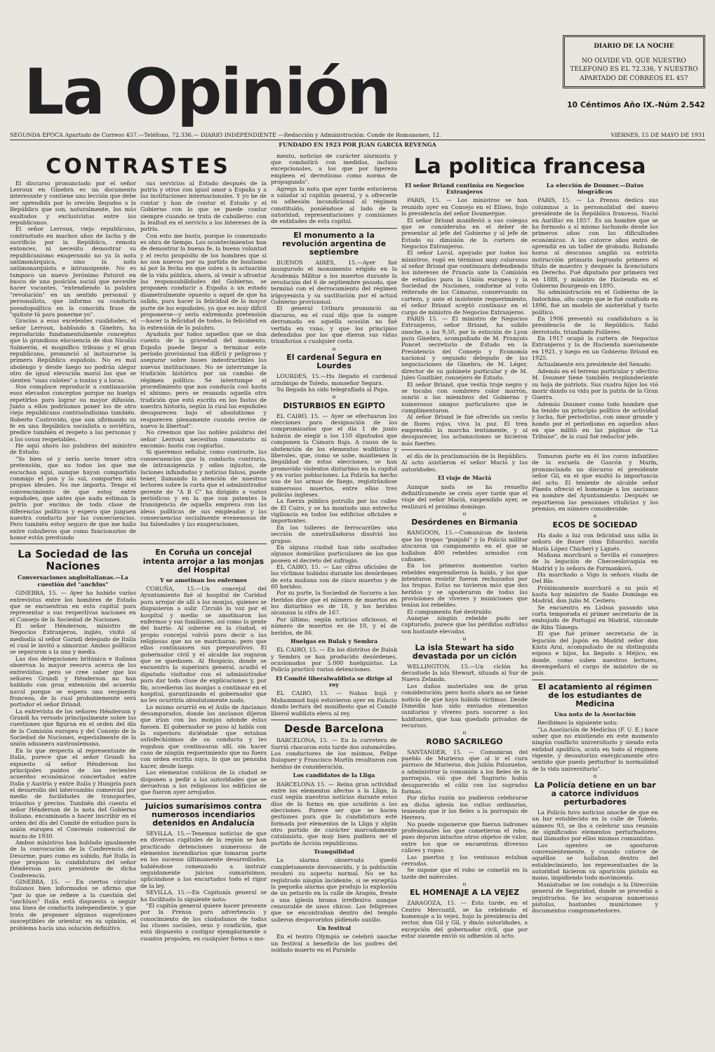La Opinión
DIARIO DE LA NOCHE
NO OLVIDE VD. QUE NUESTRO TELEFONO ES EL 72.336, Y NUESTRO APARTADO DE CORREOS EL 457
10 Céntimos Año IX.-Núm 2.542
SEGUNDA EPOCA Apartado de Correos 457.—Teléfono, 72.336.— DIARIO INDEPENDIENTE —Redacción y Administración: Conde de Romanones, 12. VIERNES, 15 DE MAYO DE 1931
FUNDADO EN 1923 POR JUAN GARCIA REVENGA
CONTRASTES
El discurso pronunciado por el señor Lerroux en Ginebra es un documento interesante y contiene una lección que debe ser aprendida por lo srecién llegados a la República que son, naturalmente, los más exaltados y exclusivistas entre los republicanos.
El señor Lerroux, viejo republicano, contrastado en muchos años de lucha y de sacrificio por la República, remota entonces, ni necesita demostrar su republicanismo exagerando no ya la nota antimonárquica, sino la nota antimonarquista e intransigente. No es tampoco un nuevo Jerónimo Paturot en busca de una posición social que necesite hacer vacantes, "entendiendo la palabra "revolución" en un sentido personal y personalista, que informa su conducta pseudopolítica en la conocida frase de "quitate tú para ponerme yo".
Gracias a esas excelentes cualidades, el señor Lerroux, hablando n Ginebra, ha reproducido fundamentalmente conceptos que la grandiosa elocuencia de don Nicolás Salmerón, el magnífico tribuno y el gran republicano, pronunció al instaurarse la primera República española. No es mal abolengo y desde luego no podrán alegar otro de igual elevación moral los que se sienten "sans culotes" a tontas y a locas.
Nos complace reproducir a continuación esos elevados conceptos porque no huelga repetirlos para lograr su mayor difusión. Junto a ellos podríamos poner los de otro viejo republicano contrastadísimo también. Roberto Castrovido, que aun afirmando su fe en una República socialista o soviética, predice también el respeto a las personas y a las cosas respetables.
He aquí ahora las palabras del ministro de Estado:
"Yo bien sé y sería necio tener otra pretensión, que no todos los que me escuchan aquí, aunque hayan compartido conmigo el pan y la sal, comparten mis propios ideales. No me importa. Tengo el convencimiento de que estoy entre españoles, que antes que nada estiman la patria por encima de toda clase de diferencias políticas y espero que juzguen nuestra conducta por las consecuencias. Pero también estoy seguro de que me hallo entre caballeros que como funcionarios de honor están prestando
sus servicios al Estado después de la patria y otros con igual amor a España y a las instituciones internacionales. Y yo he de contar y han de contar el Estado y el Gobierno con lo que se puede contar siempre cuando se trata de caballeros: con la lealtad en el servicio a los intereses de la patria.
Con esto me basta, porque lo comenzado es obra de tiempo. Los acontecimientos han de demostrar la buena fe, la buena voluntad y el recto propósito de los hombres que si no son nuevos por su partida de bautismo ni por la fecha en que salen a la actuación de la vida pública, ahora, al venir a afrontar las responsabilidades del Gobierno, se proponen conducir a España a un estado diametralmente opuesto a aquel de que ha salido, para hacer la felicidad de la mayor parte de los españoles, ya que es muy difícil proponerse—y sería extremada pretensión—hacer la felicidad de todos, la felicidad en la extensión de la palabra.
Ayudada por todos aquellos que se dan cuenta de la gravedad del momento, España puede llegar a terminar este período provisional tan difícil y peligroso y asegurar sobre bases indestructibles las nuevas instituciones. No se interrumpe la tradición histórica por un cambio de régimen político. Se interrumpe el procedimiento que nos conducía casi hasta el abismo; pero se reanuda aquella otra tradición que está escrita en los fastos de nuestra historia, según la cual los españoles desaparecen bajo el absolutismo y reaparecen plenamente cuando revive de nuevo la libertad".
No creemos que las nobles palabras del señor Lerroux necesitan comentario ni encomio: basta con copiarlas.
Si queremos señalar, como contraste, las consecuencias que la conducta contraria, de intransigencia y odios injustos, de laciones infundadas y noticias falsas, puede tener, llamando la atención de nuestros lectores sobre la carta que el administrador gerente de "A B C" ha dirigido a varios periódicos y en la que son patentes la transigencia de aquella empresa con las ideas políticas de sus empleados y las consecuencias socialmente evenenosas de las falsedades y las exageraciones.
La Sociedad de las Naciones
Conversaciones angloitalianas.—La cuestión del "anchlus"
GINEBRA, 15. — Ayer ha habido varias entrevistas entre los hombres de Estado que se encuentran en esta capital para representar a sus respectivas naciones en el Consejo de la Sociedad de Naciones.
El señor Hénderson, ministro de Negocios Extranjeros, inglés, visitó al mediodía al señor Garndi delegado de Italia el cual le invitó a almorzar. Ambos políticos se separaron a la una y media.
Las dos delegaciones británica e italiana observan la mayor reesrva acerca de las entrevistas; pero se cree saber que los señores Grandi y Hénderson no han hablado con gran extensión del acuerdo naval porque se espera una respuesta francesa, de la cual probablemente será portador el señor Briand.
La entrevista de los señores Hénderson y Grandi ha versado principalmente sobre las cuestiones que figuran en el orden del día de la Comisión europea y del Consejo de la Sociedad de Naciones, especialmente de la unión aduanera austroalemana.
En lo que respecta al representante de Italia, parece que el señor Grandi ha expuesto al señor Hénderson los principales puntos de los recientes acuerdos económicos concertados entre Italia y Austria y entre Italia y Hungría para el desarrollo del intercambio comercial por medio de facilidades de transportes, tránsitos y precios. También dió cuenta el señor Hénderson de la nota del Gobierno italiano, encaminada a hacer inscribir en el orden del día del Comité de estudios para la unión europea el Convenio comercial de marzo de 1930.
Ambos ministros han hablado igualmente de la convocación de la Conferencia del Desarme, pues como es sabido, fué Italia la que propuso la candidatura del señor Hénderson para presidente de dicha Conferencia.
GINEBRA, 15. — En ciertos círculos italianos bien informados se afirma que "por lo que se refiere a la cuestión del "anchluss" Italia está dispuesta a seguir una línea de conducta independiente, y que trata de proponer algunas sugestiones susceptibles de orientar, en su opinión, el problema hacia una solución definitiva.
En Coruña un concejal intenta arrojar a las monjas del Hospital
Y se amotinan los enfermos
CORUÑA, 15.—Un concejal del Ayuntamiento fué al hospital de Caridad para arrojar de allí a las monjas, quienes se dispusieron a salir. Circuló la voz por el hospital y medio se amotinaron los enfermos y sus familiares, así como la gente del barrio. Al saberse en la ciudad, el propio concejal volvió para decir a las religiosas que no se marcharan; pero que ellas continuasen sus preparativos. El gobernador civil y el alcalde las rogaron que se quedasen. Al Hospicio, donde se encuentra la superiora general, acudió el diputado visitador con el administrador para dar toda clase de explicaciones y, por fin, accedieron las monjas a continuar en el hospital, garantizando el gobernador que no les ocurriría absolutamente nada.
Lo mismo ocurrió en el Asilo de Ancianos desamparados, donde los ancianos dijeron que irían con las monjas adonde éstas fuesen. El gobernador se puso al habla con la superiora diciéndole que estaban satisfechísimos de su conducta y les rogaban que continuaran allí, sin hacer caso de ningún requerimiento que no fuera con orden escrita suya, lo que no pensaba hacer, desde luego.
Los elementos católicos de la ciudad se disponen a pedir a las autoridades que se devuelvan a los religiosos los edificios de que fueron ayer arrojados.
Juicios sumarísimos contra numerosos incendiarios detenidos en Andalucía
SEVILLA, 15.—Tenemos noticias de que en diversas capitales de la región se han practicado detenciones numerosas de elementos incendiarios que tomaron parte en los sucesos últimamente desarrollados, habiéndose comenzado a instruir seguidamente juicios sumarísimos, aplicándose a los encartados todo el rigor de la ley.
SEVILLA, 15.—En Capitanía general se ha facilitado la siguiente nota:
"El capitán general quiere hacer presente por la Prensa para advertencia y conocimiento de los ciudadanos de todas las clases sociales, sexo y condición, que está dispuesto a castigar ejemplarmente a cuantos propalen, en cualquier forma o mo-
mento, noticias de carácter alarmista y que combatirá con medidas, incluso excepcionales, a los que por ligereza empleen el derrotismo como norma de propaganda".
Agrega la nota que ayer tarde estuvieron a saludar al capitán general, y a ofrecerle su adhesión incondicional al régimen constituído, poniéndose al lado de la autoridad, representaciones y comisiones de entidades de esta capital.
El monumento a la revolución argentina de septiembre
BUENOS AIRES, 15.—Ayer fué inaugurado el monumento erigido en la Academia Militar a los muertos durante la revolución del 6 de septiembre pasado, que terminó con el derrocamiento del régimen irigoyenista y su sustitución por el actual Gobierno provisional.
El general Uriburu pronunció un discurso, en el cual dijo que la sangre derramada en aquella ocasión no fué vertida en vano, y que los principios defendidos por los que dieron sus vidas triunfarían a cualquier costa.
o
El cardenal Segura en Lourdes
LOURDES, 15.—Ha llegado el cardenal arzobispo de Toledo, monseñor Segura.
Su llegada ha sido telegrafiada al Papa.
o
DISTURBIOS EN EGIPTO
EL CAIRO, 15. — Ayer se efectuaron las elecciones para designación de los compromisarios que el día 1 de junio habrán de elegir a los 150 diputados que componen la Cámara Baja. A causa de la abstención de los elementos wafdistas y liberales, que, como se sabe, mantienen la ilegalidad de estas elecciones, se han promovido violentos disturbios en la capital y en varias poblaciones. La Policía ha hecho uso de las armas de fuego, registrándose numerosos muertos, entre ellos tres policías ingleses.
La fuerza pública patrulla por las calles de El Cairo, y se ha montado una estrecha vigilancia en todos los edificios oficiales e importantes.
En los talleres de ferrocarriles una sección de ametralladoras disolvió los grupos.
En alguna ciudad han sido asaltados algunos domicilios particulares de los que poseen el decreto del sufragio.
EL CAIRO, 15. — Las cifras oficiales de las víctimas habidas durante los desórdenes de esta mañana son de cinco muertos y de 60 heridos.
Por su parte, la Sociedad de Socorro a los Heridos dice que el número de muertos en los disturbios es de 18, y los heridos alcanzan la cifra de 167.
Por último, según noticias oficiosas, el número de muertos es de 10, y el de heridos, de 86.
Huelgas en Bulak y Sembra
EL CAIRO, 15. — En los distritos de Bulak y Sembra se han producido desórdenes, ocasionados por 5.000 huelguistas. La Policía practicó varias detenciones.
El Comité liberalwafdista se dirige al rey
EL CAIRO, 15. — Nahas bajá y Mahammud bajá estuvieron ayer en Palacio dando lectura del manifiesto que el Comité liberal wafdista eleva al rey.
Desde Barcelona
BARCELONA, 15. — En la carretera de Sarriá chocaron esta tarde dos automóviles. Los conductores de los mismos, Felipe Balaguer y Francisco Martín resultaron con heridas de consideración.
Los candidatos de la Lliga
BARCELONA 15. — Reina gran actividad entre los elementos afectos a la Lliga, la cual según nuestras noticias durante estos días de la forma en que acudirán a las elecciones. Parece ser que se hacen gestiones para que la candidatura esté formada por elementos de la Lliga y algún otro partido de carácter marcadamente catalanista, que muy bien pudiera ser el partido de Acción republicana.
Tranquilidad
La alarma observada quedó completamente desvanecida, y la población recobró su aspecto normal. No se ha registrado ningún incidente, si se exceptúa la pequeña alarma que produjo la explosión de un petardo en la calle de Aragón, frente a una iglesia broma irreflexiva aunque censurable de unos chicos. Los feligreses que se encontraban dentro del templo salieron despavoridos pidiendo auxilio.
Un festival
En el teatro Olympia se celebró anoche un festival a beneficio de los padres del soldado muerto en el Paralelo
La politica francesa
El señor Briand continúa en Negocios Extranjeros
PARIS, 15. — Los ministros se han reunido ayer en Consejo en el Elíseo, bajo la presidencia del señor Doumergue.
El señor Briand manifestó a sus colegas que se consideraba en el deber de presentar al jefe del Gobierno y al jefe de Estado su dimisión de la cartera de Negocios Extranjeros.
El señor Laval, apoyado por todos los ministros, rogó en términos muy calurosos al señor Briand que continuara defendiendo los intereses de Francia ante la Comisión de estudios para la Unión europea y la Sociedad de Naciones, conforme al voto reiterado de las Cámaras, conservando su cartera, y ante el insistente requerimiento, el señor Briand aceptó continuar en el cargo de ministro de Negocios Extranjeros.
PARIS 15. — El ministro de Negocios Extranjeros, señor Briand, ha salido anoche, a las 9,50, por la estación de Lyon para Ginebra, acompañado de M. François Poncet secretario de Estado en la Presidencia del Consejo y Economía nacional y segundo delegado de las negociaciones de Ginebra; de M. Léger, director de su gabinete particular y de M. Jules Gauthier, consejero de Estado.
El señor Briand, que vestía traje negro y se tocaba con sombrero color marrón, sonrió a los miembros del Gobierno y numerosos amigos particulares que le cumplimentaron.
Al señor Briand le fué ofrecido un cesto de flores rojas, viva la paz. El tren emprendió la marcha lentamente, y al desaparecer, las aclamaciones se hicieron más fuertes.
La elección de Doumer.—Datos biográficos
PARIS, 15. — La Prensa dedica sus columnas a la personalidad del nuevo presidente de la República francesa. Nació en Aurillac en 1857. Es un hombre que se ha formado a sí mismo luchando desde los primeros años con las dificultades económicas. A los catorce años entró de aprendiz en un taller de grabado. Robando horas al descanso amplió su estricta instrucción primaria logrando primero el título de maestro y después la licenciatura en Derecho. Fué diputado por primera vez en 1888, y ministro de Hacienda en el Gobierno Bourgeois en 1895.
Su administración en el Gobierno de la Indochina, alto cargo que le fué confiado en 1896, fué un modelo de austeridad y tacto político.
En 1906 presentó su candidatura a la presidencia de la República. Salió derrotado, triunfando Fallieres.
En 1917 ocupó la cartera de Negocios Extranjeros y la de Hacienda nuevamente en 1921, y luego en un Gobierno Briand en 1925.
Actualmente era presidente del Senado.
Además en el terreno particular y afectivo M. Doumer tiene también resplandeciente su hoja de patriota. Sus cuatro hijos los vió morir dando su vida por la patria de la Gran Guerra.
Además Doumer como todo hombre que ha tenido un principio político de actividad y lucha, fué periodistas, con amor grande y hondo por el periodismo en aquellos años en que militó en las páginas de "La Tribune", de la cual fué redactor jefe.
el día de la proclamación de la República. Al acto asistieron el señor Maciá y las autoridades.
El viaje de Maciá
Aunque nada se ha resuelto definitivamente se creía ayer tarde que el viaje del señor Maciá, suspendido ayer, se realizará el próximo domingo.
o
Desórdenes en Birmania
RANGOON, 15.—Comunican de Instein que las tropas "punjabi" y la Policía militar atacaron un campamento en el que se hallaban 400 rebeldes armados con cañones.
En los primeros momentos varios rebeldes emprendieron la huida, y los que intentaron resistir fueron rechazados por las tropas. Estas no tuvieron más que dos heridos y se apoderaron de todas las provisiones de víveres y municiones que tenían los rebeldes.
El campamento fué destruído.
Aunque ningún rebelde pudo ser capturado, parece que las pérdidas sufridas son bastante elevadas.
o
La isla Stewart ha sido devastada por un ciclón
WELLINGTON, 15.—Un ciclón ha devastado la isla Stewart, situada al Sur de Nueva Zelanda.
Los daños materiales son de gran consideración; pero hasta ahora no se tiene noticia de que haya habido víctimas. Desde Dunedín han sido enviados elementos sanitarios y víveres para socorrer a los habitantes, que han quedado privados de recursos.
o
ROBO SACRILEGO
SANTANDER, 15. — Comunican del pueblo de Murieras que al ir el cura párroco de Murieras, don Julián Palazuelos, a administrar la comunión a los fieles de la parroquia, vió que del Sagrario había desaparecido el cáliz con las sagradas formas.
Por dicha razón no pudieron celebrarse en dicha iglesia los cultos ordinarios, teniendo que ir los fieles a la parroquia de Herrera.
No puede suponerse que fueran ladrones profesionales los que cometieron el robo, pues dejaron intactos otros objetos de valor, entre los que se encuentran diversos cálices y ropas.
Las puertas y las ventanas estaban cerradas.
Se supone que el robo se cometió en la tarde del miércoles.
o
EL HOMENAJE A LA VEJEZ
ZARAGOZA, 15. — Esta tarde, en el Centro Mercantil, se ha celebrado el homenaje a la vejez, bajo la presidencia del rector, don Gil y Gil, y dmás autoridades, a excepción del gobernador civil, que por estar ausente envió su adhesión al acto.
Tomaron parte en él los coros infantiles de la escuela de Gascón y Marín, pronunciando un discurso el presidente señor Gil, en el que exaltó la importancia del acto. El teniente de alcalde señor Pineda ofreció el homenaje a los ancianos en nombre del Ayuntamiento. Después se repartieron las pensiones vitalicias y los premios, en número considerable.
o
ECOS DE SOCIEDAD
Ha dado a luz con felicidad una niña la señora de Bauer (don Eduardo), nacida María López Chicheri y Ligués.
Mañana marchará a Sevilla el consejero de la legación de Checoeslovaquia en Madrid y la señora de Formanková.
Ha marchado a Vigo la señora viuda de Del Río.
Próximamente marchará a su país el hasta hoy ministro de Santo Domingo en Madrid, don Julio M. Cestero.
Se encuentra en Lisboa pasando una corta temporada el primer secretario de la embajada de Portugal en Madrid, vizconde de Riba Támega.
El que fué primer secretario de la legación del Japón en Madrid señor don Kinta Arai, acompañado de su distinguida esposa e hijos, ha llegado a Méjico, en donde, como saben nuestros lectores, desempeñará el cargo de ministro de su país.
El acatamiento al régimen de los estudiantes de Medicina
Una nota de la Asociación
Recibimos la siguiente nota:
"La Asociación de Medicina (F. U. E.) hace saber que no existiendo en este momento ningún conflicto universitario y siendo esta entidad apolítica, acata en todo al régimen vigente, y desautoriza enérgicamente otro sentido que pueda perturbar la normalidad de la vida universitaria".
o
La Policía detiene en un bar a catorce individuos perturbadores
La Policía tuvo noticias anoche de que en un bar establecido en la calle de Toledo, número 93, se iba a celebrar una reunión de significados elementos perturbadores, mal llamados por ellos mismos comunistas.
Los agentes se apostaron convenientemente, y cuando catorce de aquéllos se hallaban dentro del establecimiento, los representantes de la autoridad hicieron su aparición pistola en mano, impidiendo todo movimiento.
Maniatados se los condujo a la Dirección general de Seguridad, donde se procedió a registrarlos. Se les ocuparon numerosas pistolas, bastantes municiones y documentos comprometedores.